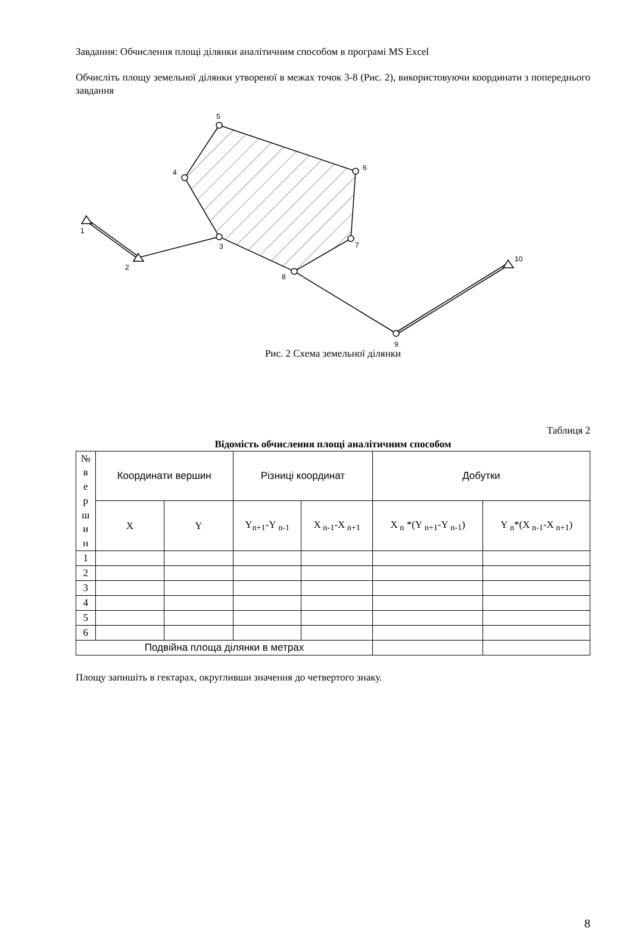Завдання: Обчислення площі ділянки аналітичним способом в програмі MS Excel
Обчисліть площу земельної ділянки утвореної в межах точок 3-8 (Рис. 2), використовуючи координати з попереднього завдання
1
2
3
4
5
6
7
8
9
10
Рис. 2 Схема земельної ділянки
Таблиця 2
Відомість обчислення площі аналітичним способом
| № в е р ш и н | Координати вершин | | Різниці координат | | Добутки | |
| --- | --- | --- | --- | --- | --- | --- |
| | X | Y | Y<sub>n+1</sub>-Y<sub>n-1</sub> | X<sub>n-1</sub>-X<sub>n+1</sub> | X<sub>n</sub> *(Y<sub>n+1</sub>-Y<sub>n-1</sub>) | Y<sub>n</sub>*(X<sub>n-1</sub>-X<sub>n+1</sub>) |
| 1 | | | | | | |
| 2 | | | | | | |
| 3 | | | | | | |
| 4 | | | | | | |
| 5 | | | | | | |
| 6 | | | | | | |
| Подвійна площа ділянки в метрах | | | | | | |
Площу запишіть в гектарах, округливши значення до четвертого знаку.
8